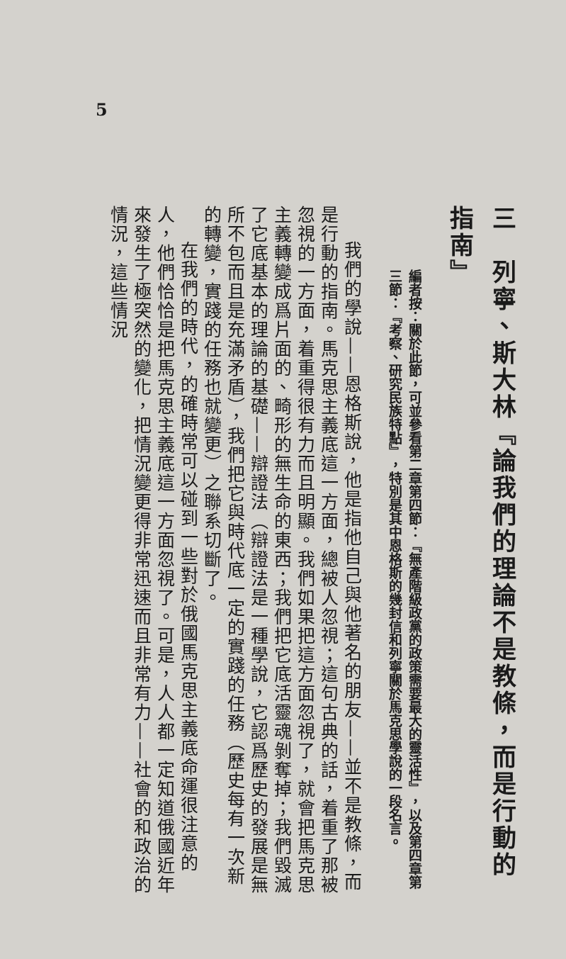5
三　列寧、斯大林『論我們的理論不是教條，而是行動的指南』
編者按：關於此節，可並參看第二章第四節：『無產階級政黨的政策需要最大的靈活性』，以及第四章第三節：『考察、研究民族特點』，特別是其中恩格斯的幾封信和列寧關於馬克思學說的一段名言。
我們的學說——恩格斯說，他是指他自己與他著名的朋友——並不是教條，而是行動的指南。馬克思主義底這一方面，總被人忽視；這句古典的話，着重了那被忽視的一方面，着重得很有力而且明顯。我們如果把這方面忽視了，就會把馬克思主義轉變成爲片面的、畸形的無生命的東西；我們把它底活靈魂剝奪掉；我們毀滅了它底基本的理論的基礎——辯證法（辯證法是一種學說，它認爲歷史的發展是無所不包而且是充滿矛盾），我們把它與時代底一定的實踐的任務（歷史每有一次新的轉變，實踐的任務也就變更）之聯系切斷了。
在我們的時代，的確時常可以碰到一些對於俄國馬克思主義底命運很注意的人，他們恰恰是把馬克思主義底這一方面忽視了。可是，人人都一定知道俄國近年來發生了極突然的變化，把情況變更得非常迅速而且非常有力——社會的和政治的情況，這些情況